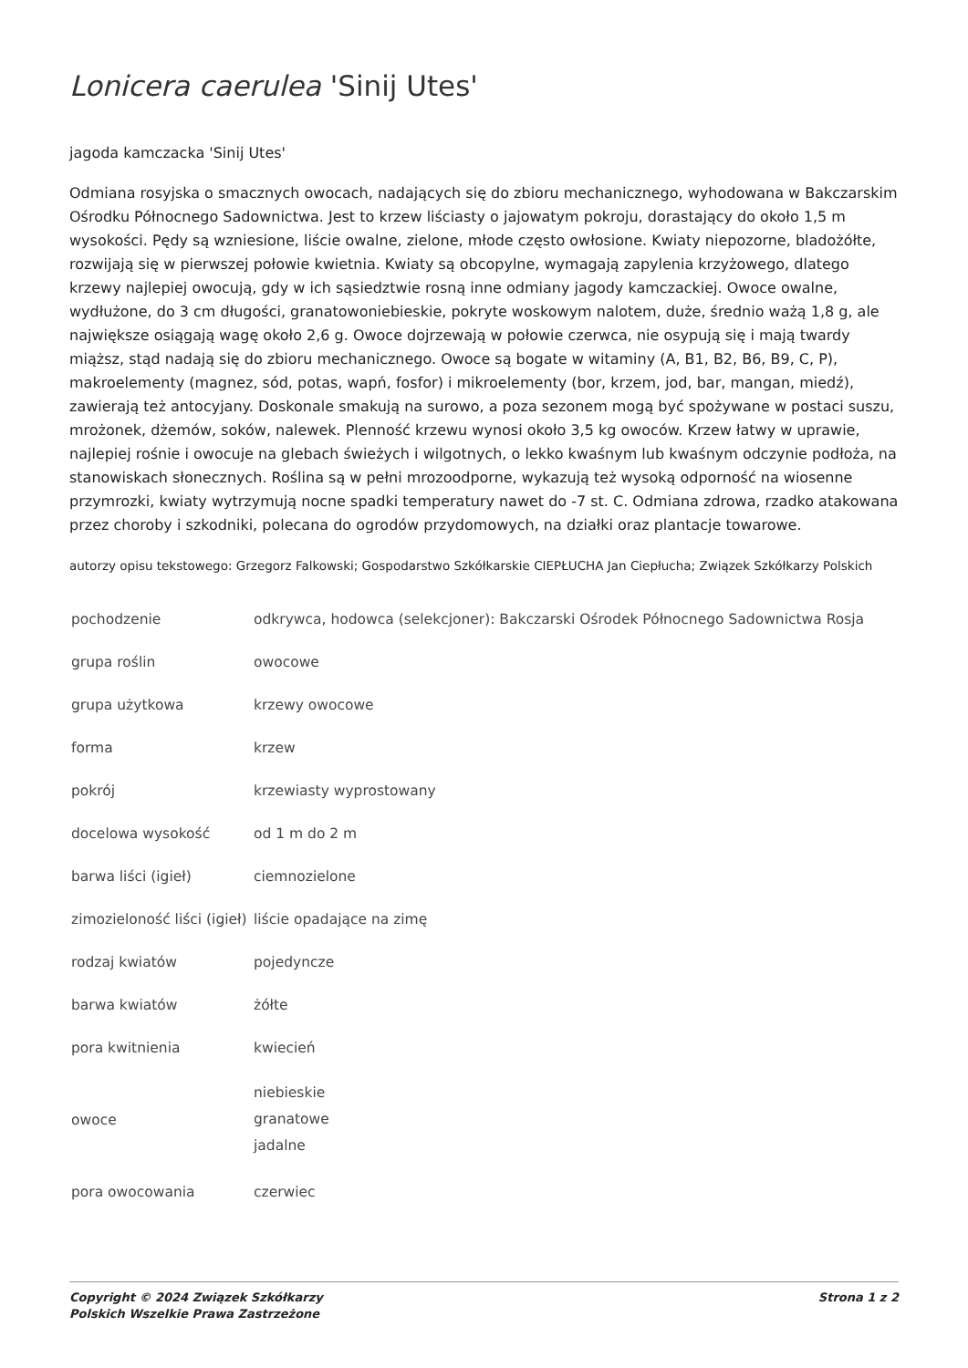Lonicera caerulea 'Sinij Utes'
jagoda kamczacka 'Sinij Utes'
Odmiana rosyjska o smacznych owocach, nadających się do zbioru mechanicznego, wyhodowana w Bakczarskim Ośrodku Północnego Sadownictwa. Jest to krzew liściasty o jajowatym pokroju, dorastający do około 1,5 m wysokości. Pędy są wzniesione, liście owalne, zielone, młode często owłosione. Kwiaty niepozorne, bladożółte, rozwijają się w pierwszej połowie kwietnia. Kwiaty są obcopylne, wymagają zapylenia krzyżowego, dlatego krzewy najlepiej owocują, gdy w ich sąsiedztwie rosną inne odmiany jagody kamczackiej. Owoce owalne, wydłużone, do 3 cm długości, granatowoniebieskie, pokryte woskowym nalotem, duże, średnio ważą 1,8 g, ale największe osiągają wagę około 2,6 g. Owoce dojrzewają w połowie czerwca, nie osypują się i mają twardy miąższ, stąd nadają się do zbioru mechanicznego. Owoce są bogate w witaminy (A, B1, B2, B6, B9, C, P), makroelementy (magnez, sód, potas, wapń, fosfor) i mikroelementy (bor, krzem, jod, bar, mangan, miedź), zawierają też antocyjany. Doskonale smakują na surowo, a poza sezonem mogą być spożywane w postaci suszu, mrożonek, dżemów, soków, nalewek. Plenność krzewu wynosi około 3,5 kg owoców. Krzew łatwy w uprawie, najlepiej rośnie i owocuje na glebach świeżych i wilgotnych, o lekko kwaśnym lub kwaśnym odczynie podłoża, na stanowiskach słonecznych. Roślina są w pełni mrozoodporne, wykazują też wysoką odporność na wiosenne przymrozki, kwiaty wytrzymują nocne spadki temperatury nawet do -7 st. C. Odmiana zdrowa, rzadko atakowana przez choroby i szkodniki, polecana do ogrodów przydomowych, na działki oraz plantacje towarowe.
autorzy opisu tekstowego: Grzegorz Falkowski; Gospodarstwo Szkółkarskie CIEPŁUCHA Jan Ciepłucha; Związek Szkółkarzy Polskich
| pochodzenie | odkrywca, hodowca (selekcjoner): Bakczarski Ośrodek Północnego Sadownictwa Rosja |
| grupa roślin | owocowe |
| grupa użytkowa | krzewy owocowe |
| forma | krzew |
| pokrój | krzewiasty wyprostowany |
| docelowa wysokość | od 1 m do 2 m |
| barwa liści (igieł) | ciemnozielone |
| zimozieloność liści (igieł) | liście opadające na zimę |
| rodzaj kwiatów | pojedyncze |
| barwa kwiatów | żółte |
| pora kwitnienia | kwiecień |
| owoce | niebieskie granatowe jadalne |
| pora owocowania | czerwiec |
Copyright © 2024 Związek Szkółkarzy
Polskich Wszelkie Prawa Zastrzeżone
Strona 1 z 2